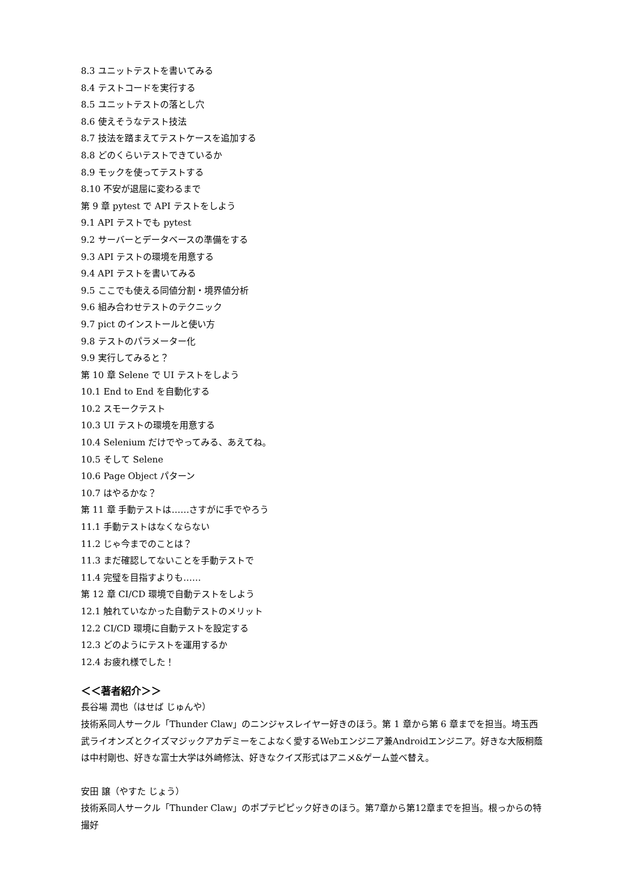8.3 ユニットテストを書いてみる
8.4 テストコードを実行する
8.5 ユニットテストの落とし穴
8.6 使えそうなテスト技法
8.7 技法を踏まえてテストケースを追加する
8.8 どのくらいテストできているか
8.9 モックを使ってテストする
8.10 不安が退屈に変わるまで
第 9 章 pytest で API テストをしよう
9.1 API テストでも pytest
9.2 サーバーとデータベースの準備をする
9.3 API テストの環境を用意する
9.4 API テストを書いてみる
9.5 ここでも使える同値分割・境界値分析
9.6 組み合わせテストのテクニック
9.7 pict のインストールと使い方
9.8 テストのパラメーター化
9.9 実行してみると？
第 10 章 Selene で UI テストをしよう
10.1 End to End を自動化する
10.2 スモークテスト
10.3 UI テストの環境を用意する
10.4 Selenium だけでやってみる、あえてね。
10.5 そして Selene
10.6 Page Object パターン
10.7 はやるかな？
第 11 章 手動テストは……さすがに手でやろう
11.1 手動テストはなくならない
11.2 じゃ今までのことは？
11.3 まだ確認してないことを手動テストで
11.4 完璧を目指すよりも……
第 12 章 CI/CD 環境で自動テストをしよう
12.1 触れていなかった自動テストのメリット
12.2 CI/CD 環境に自動テストを設定する
12.3 どのようにテストを運用するか
12.4 お疲れ様でした！
＜＜著者紹介＞＞
長谷場 潤也（はせば じゅんや）
技術系同人サークル「Thunder Claw」のニンジャスレイヤー好きのほう。第 1 章から第 6 章までを担当。埼玉西武ライオンズとクイズマジックアカデミーをこよなく愛するWebエンジニア兼Androidエンジニア。好きな大阪桐蔭は中村剛也、好きな富士大学は外崎修汰、好きなクイズ形式はアニメ&ゲーム並べ替え。
安田 譲（やすた じょう）
技術系同人サークル「Thunder Claw」のポプテピピック好きのほう。第7章から第12章までを担当。根っからの特撮好